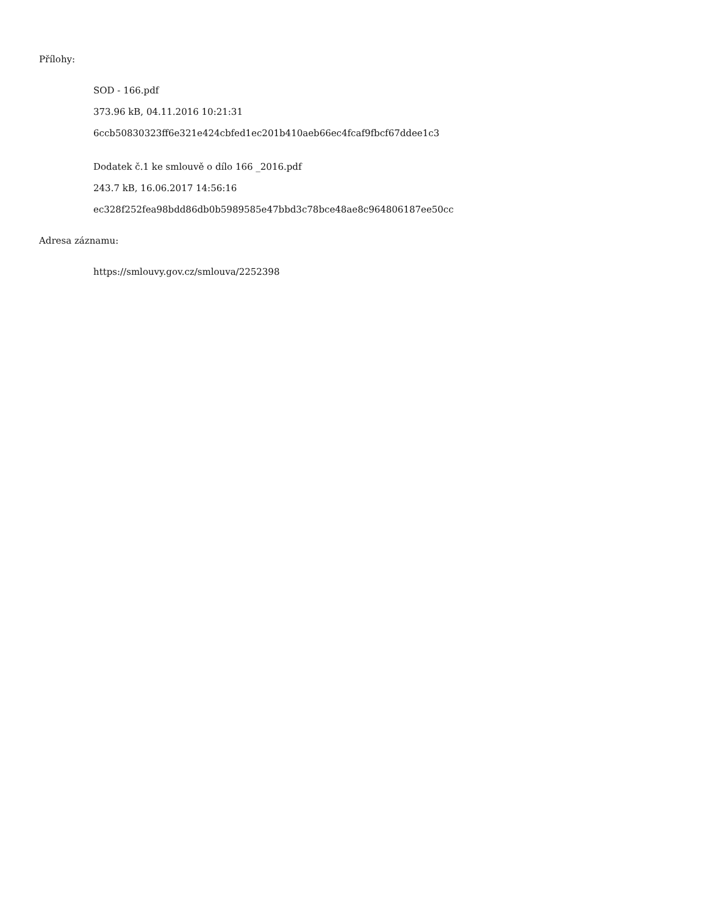Přílohy:
SOD - 166.pdf
373.96 kB, 04.11.2016 10:21:31
6ccb50830323ff6e321e424cbfed1ec201b410aeb66ec4fcaf9fbcf67ddee1c3
Dodatek č.1 ke smlouvě o dílo 166 _2016.pdf
243.7 kB, 16.06.2017 14:56:16
ec328f252fea98bdd86db0b5989585e47bbd3c78bce48ae8c964806187ee50cc
Adresa záznamu:
https://smlouvy.gov.cz/smlouva/2252398